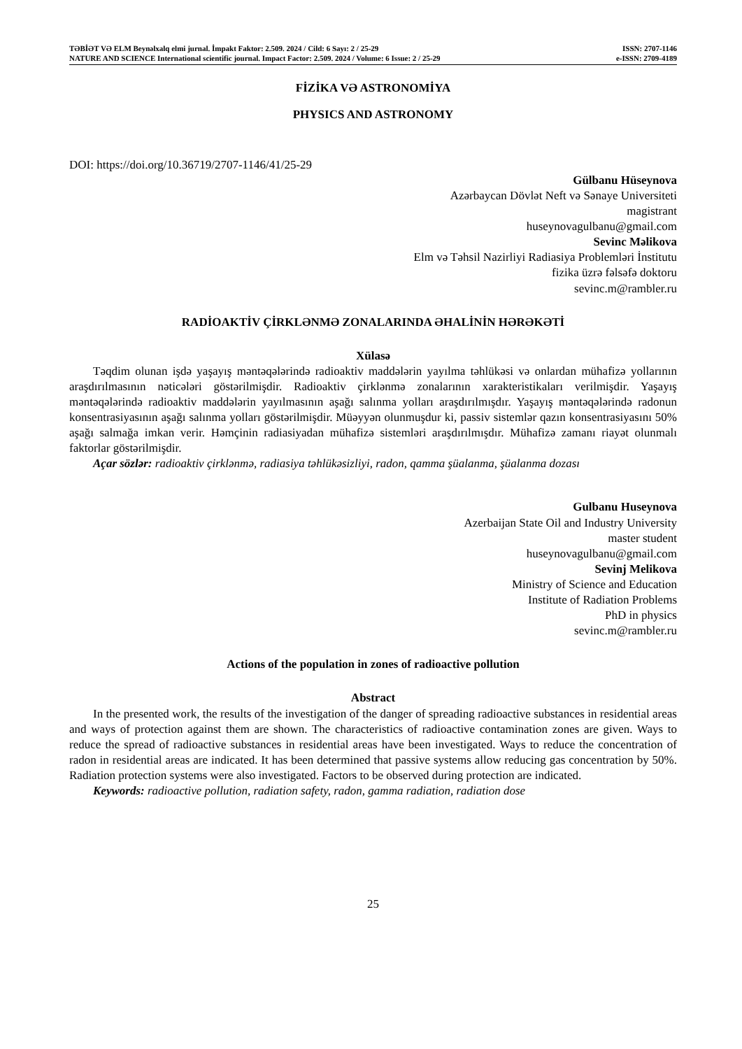TƏBİƏT VƏ ELM Beynəlxalq elmi jurnal. İmpakt Faktor: 2.509. 2024 / Cild: 6 Sayı: 2 / 25-29 ISSN: 2707-1146
NATURE AND SCIENCE International scientific journal. Impact Factor: 2.509. 2024 / Volume: 6 Issue: 2 / 25-29 e-ISSN: 2709-4189
FİZİKA VƏ ASTRONOMİYA
PHYSICS AND ASTRONOMY
DOI: https://doi.org/10.36719/2707-1146/41/25-29
Gülbanu Hüseynova
Azərbaycan Dövlət Neft və Sənaye Universiteti
magistrant
huseynovagulbanu@gmail.com
Sevinc Məlikova
Elm və Təhsil Nazirliyi Radiasiya Problemləri İnstitutu
fizika üzrə fəlsəfə doktoru
sevinc.m@rambler.ru
RADİOAKTİV ÇİRKLƏNMƏ ZONALARINDA ƏHALİNİN HƏRƏKƏTİ
Xülasə
Təqdim olunan işdə yaşayış məntəqələrində radioaktiv maddələrin yayılma təhlükəsi və onlardan mühafizə yollarının araşdırılmasının nəticələri göstərilmişdir. Radioaktiv çirklənmə zonalarının xarakteristikaları verilmişdir. Yaşayış məntəqələrində radioaktiv maddələrin yayılmasının aşağı salınma yolları araşdırılmışdır. Yaşayış məntəqələrində radonun konsentrasiyasının aşağı salınma yolları göstərilmişdir. Müəyyən olunmuşdur ki, passiv sistemlər qazın konsentrasiyasını 50% aşağı salmağa imkan verir. Həmçinin radiasiyadan mühafizə sistemləri araşdırılmışdır. Mühafizə zamanı riayət olunmalı faktorlar göstərilmişdir.
Açar sözlər: radioaktiv çirklənmə, radiasiya təhlükəsizliyi, radon, qamma şüalanma, şüalanma dozası
Gulbanu Huseynova
Azerbaijan State Oil and Industry University
master student
huseynovagulbanu@gmail.com
Sevinj Melikova
Ministry of Science and Education
Institute of Radiation Problems
PhD in physics
sevinc.m@rambler.ru
Actions of the population in zones of radioactive pollution
Abstract
In the presented work, the results of the investigation of the danger of spreading radioactive substances in residential areas and ways of protection against them are shown. The characteristics of radioactive contamination zones are given. Ways to reduce the spread of radioactive substances in residential areas have been investigated. Ways to reduce the concentration of radon in residential areas are indicated. It has been determined that passive systems allow reducing gas concentration by 50%. Radiation protection systems were also investigated. Factors to be observed during protection are indicated.
Keywords: radioactive pollution, radiation safety, radon, gamma radiation, radiation dose
25